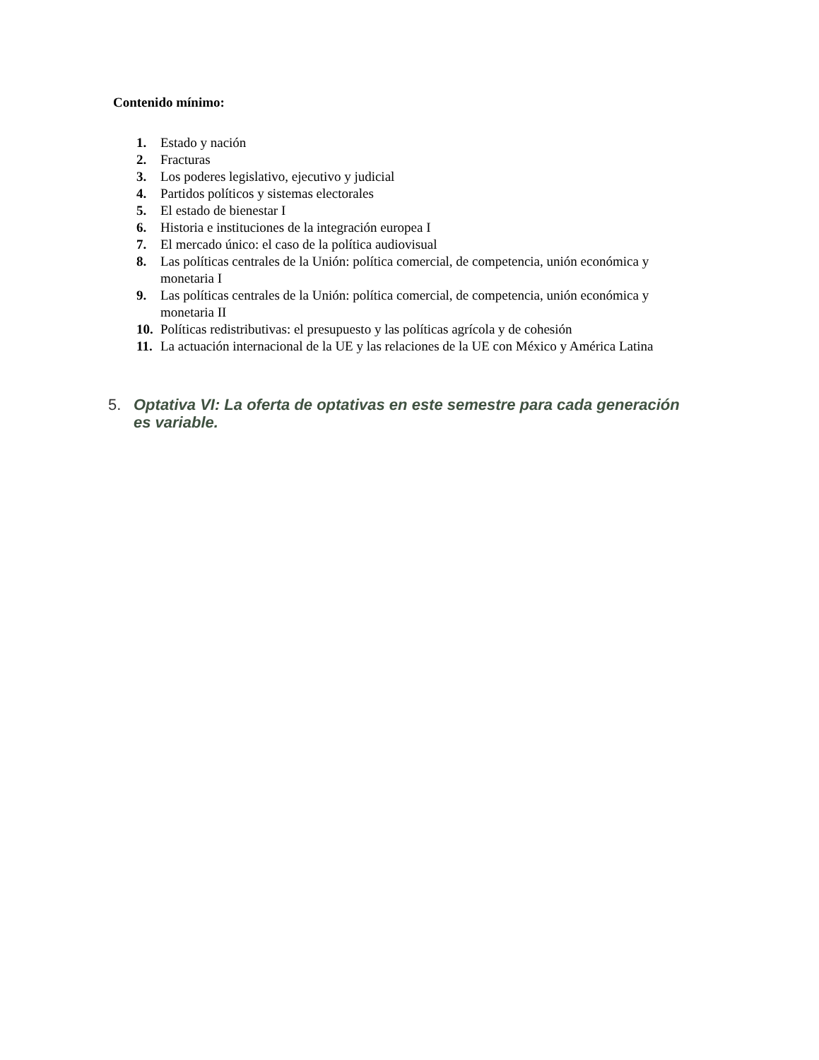Contenido mínimo:
1. Estado y nación
2. Fracturas
3. Los poderes legislativo, ejecutivo y judicial
4. Partidos políticos y sistemas electorales
5. El estado de bienestar I
6. Historia e instituciones de la integración europea I
7. El mercado único: el caso de la política audiovisual
8. Las políticas centrales de la Unión: política comercial, de competencia, unión económica y monetaria I
9. Las políticas centrales de la Unión: política comercial, de competencia, unión económica y monetaria II
10. Políticas redistributivas: el presupuesto y las políticas agrícola y de cohesión
11. La actuación internacional de la UE y las relaciones de la UE con México y América Latina
5. Optativa VI: La oferta de optativas en este semestre para cada generación es variable.